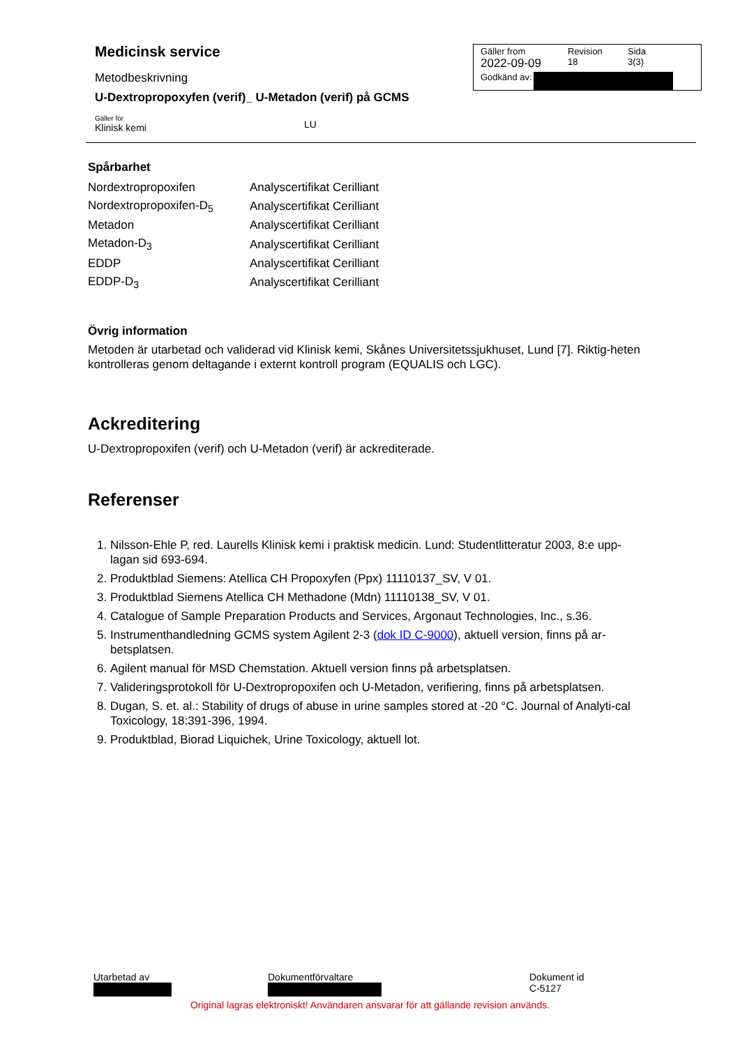Medicinsk service
Metodbeskrivning
U-Dextropropoxyfen (verif)_ U-Metadon (verif) på GCMS
Gäller för
Klinisk kemi
LU
Gäller from
2022-09-09
Revision
18
Sida
3(3)
Godkänd av:
Spårbarhet
| Nordextropropoxifen | Analyscertifikat Cerilliant |
| Nordextropropoxifen-D<sub>5</sub> | Analyscertifikat Cerilliant |
| Metadon | Analyscertifikat Cerilliant |
| Metadon-D<sub>3</sub> | Analyscertifikat Cerilliant |
| EDDP | Analyscertifikat Cerilliant |
| EDDP-D<sub>3</sub> | Analyscertifikat Cerilliant |
Övrig information
Metoden är utarbetad och validerad vid Klinisk kemi, Skånes Universitetssjukhuset, Lund [7]. Riktig-heten kontrolleras genom deltagande i externt kontroll program (EQUALIS och LGC).
Ackreditering
U-Dextropropoxifen (verif) och U-Metadon (verif) är ackrediterade.
Referenser
1. Nilsson-Ehle P, red. Laurells Klinisk kemi i praktisk medicin. Lund: Studentlitteratur 2003, 8:e upp-lagan sid 693-694.
2. Produktblad Siemens: Atellica CH Propoxyfen (Ppx) 11110137_SV, V 01.
3. Produktblad Siemens Atellica CH Methadone (Mdn) 11110138_SV, V 01.
4. Catalogue of Sample Preparation Products and Services, Argonaut Technologies, Inc., s.36.
5. Instrumenthandledning GCMS system Agilent 2-3 (dok ID C-9000), aktuell version, finns på ar-betsplatsen.
6. Agilent manual för MSD Chemstation. Aktuell version finns på arbetsplatsen.
7. Valideringsprotokoll för U-Dextropropoxifen och U-Metadon, verifiering, finns på arbetsplatsen.
8. Dugan, S. et. al.: Stability of drugs of abuse in urine samples stored at -20 °C. Journal of Analyti-cal Toxicology, 18:391-396, 1994.
9. Produktblad, Biorad Liquichek, Urine Toxicology, aktuell lot.
Utarbetad av Dokumentförvaltare Dokument id
C-5127
Original lagras elektroniskt! Användaren ansvarar för att gällande revision används.